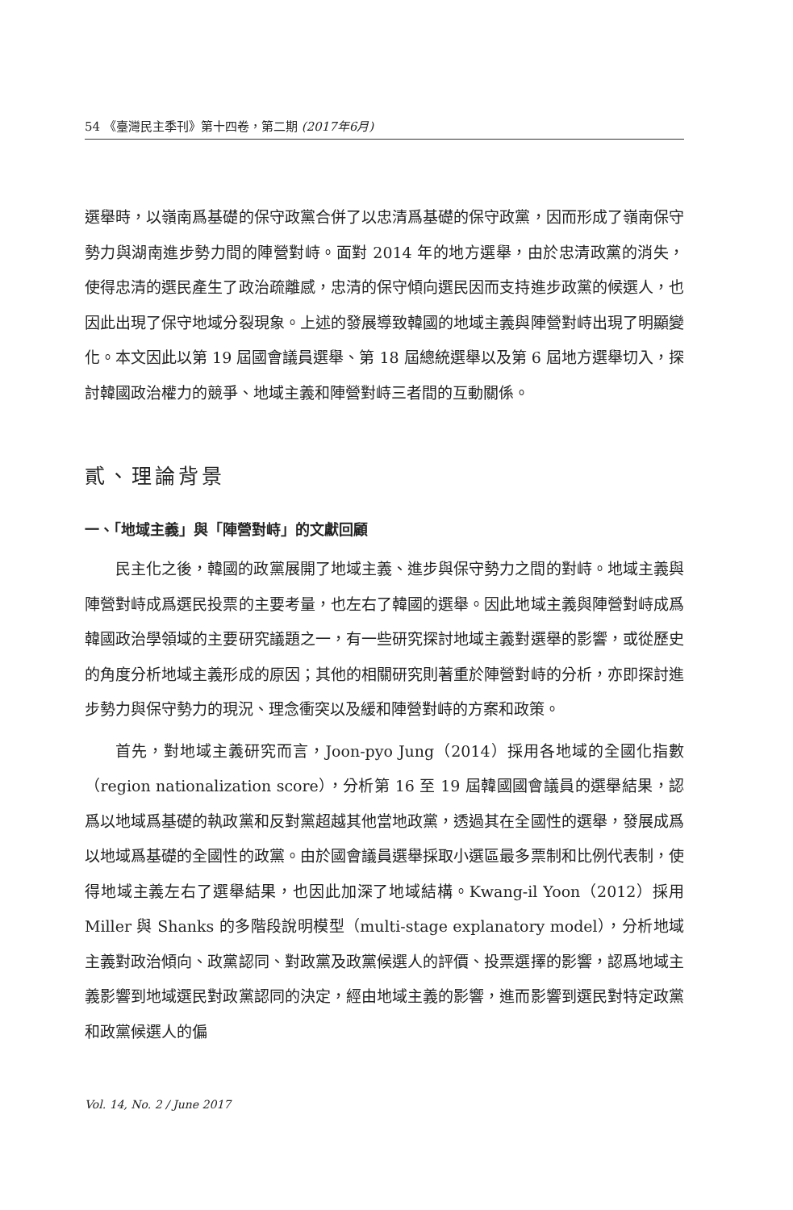54 《臺灣民主季刊》第十四卷，第二期 (2017年6月)
選舉時，以嶺南爲基礎的保守政黨合併了以忠清爲基礎的保守政黨，因而形成了嶺南保守勢力與湖南進步勢力間的陣營對峙。面對 2014 年的地方選舉，由於忠清政黨的消失，使得忠清的選民產生了政治疏離感，忠清的保守傾向選民因而支持進步政黨的候選人，也因此出現了保守地域分裂現象。上述的發展導致韓國的地域主義與陣營對峙出現了明顯變化。本文因此以第 19 屆國會議員選舉、第 18 屆總統選舉以及第 6 屆地方選舉切入，探討韓國政治權力的競爭、地域主義和陣營對峙三者間的互動關係。
貳、理論背景
一、「地域主義」與「陣營對峙」的文獻回顧
民主化之後，韓國的政黨展開了地域主義、進步與保守勢力之間的對峙。地域主義與陣營對峙成爲選民投票的主要考量，也左右了韓國的選舉。因此地域主義與陣營對峙成爲韓國政治學領域的主要研究議題之一，有一些研究探討地域主義對選舉的影響，或從歷史的角度分析地域主義形成的原因；其他的相關研究則著重於陣營對峙的分析，亦即探討進步勢力與保守勢力的現況、理念衝突以及緩和陣營對峙的方案和政策。
首先，對地域主義研究而言，Joon-pyo Jung（2014）採用各地域的全國化指數（region nationalization score），分析第 16 至 19 屆韓國國會議員的選舉結果，認爲以地域爲基礎的執政黨和反對黨超越其他當地政黨，透過其在全國性的選舉，發展成爲以地域爲基礎的全國性的政黨。由於國會議員選舉採取小選區最多票制和比例代表制，使得地域主義左右了選舉結果，也因此加深了地域結構。Kwang-il Yoon（2012）採用 Miller 與 Shanks 的多階段說明模型（multi-stage explanatory model），分析地域主義對政治傾向、政黨認同、對政黨及政黨候選人的評價、投票選擇的影響，認爲地域主義影響到地域選民對政黨認同的決定，經由地域主義的影響，進而影響到選民對特定政黨和政黨候選人的偏
Vol. 14, No. 2 / June 2017